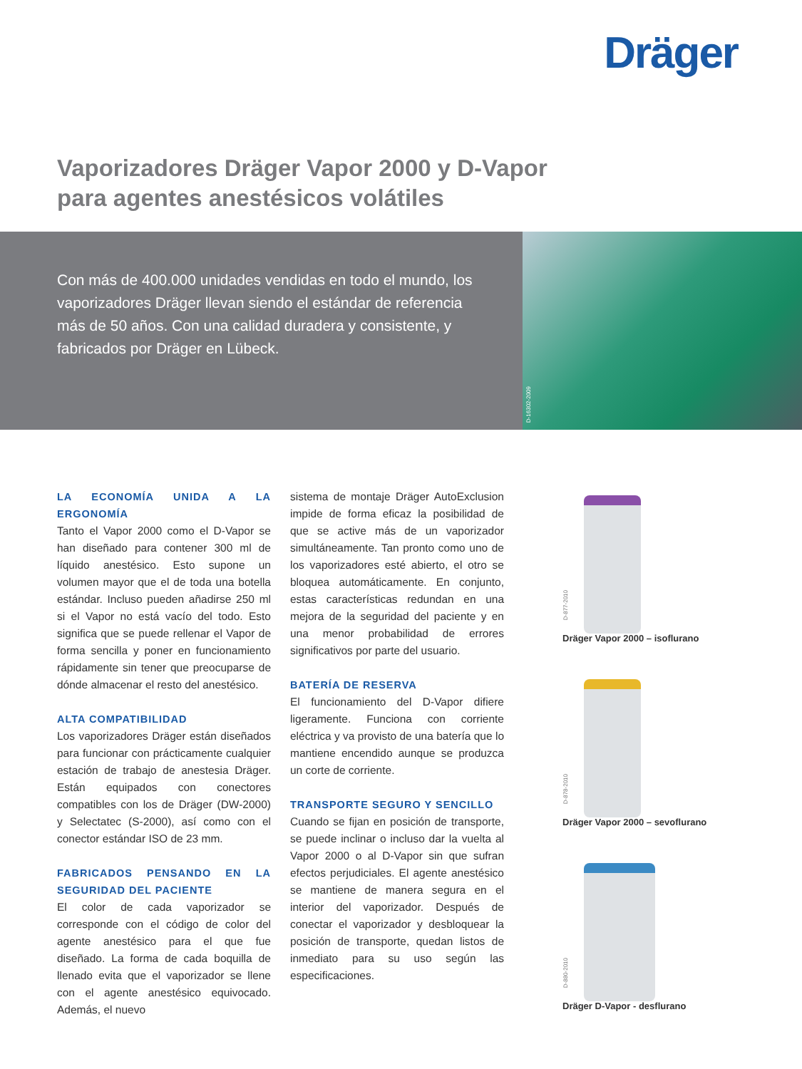Dräger
Vaporizadores Dräger Vapor 2000 y D-Vapor
para agentes anestésicos volátiles
Con más de 400.000 unidades vendidas en todo el mundo, los vaporizadores Dräger llevan siendo el estándar de referencia más de 50 años. Con una calidad duradera y consistente, y fabricados por Dräger en Lübeck.
D-16302-2009
LA ECONOMÍA UNIDA A LA ERGONOMÍA
Tanto el Vapor 2000 como el D-Vapor se han diseñado para contener 300 ml de líquido anestésico. Esto supone un volumen mayor que el de toda una botella estándar. Incluso pueden añadirse 250 ml si el Vapor no está vacío del todo. Esto significa que se puede rellenar el Vapor de forma sencilla y poner en funcionamiento rápidamente sin tener que preocuparse de dónde almacenar el resto del anestésico.
ALTA COMPATIBILIDAD
Los vaporizadores Dräger están diseñados para funcionar con prácticamente cualquier estación de trabajo de anestesia Dräger. Están equipados con conectores compatibles con los de Dräger (DW-2000) y Selectatec (S-2000), así como con el conector estándar ISO de 23 mm.
FABRICADOS PENSANDO EN LA SEGURIDAD DEL PACIENTE
El color de cada vaporizador se corresponde con el código de color del agente anestésico para el que fue diseñado. La forma de cada boquilla de llenado evita que el vaporizador se llene con el agente anestésico equivocado. Además, el nuevo
sistema de montaje Dräger AutoExclusion impide de forma eficaz la posibilidad de que se active más de un vaporizador simultáneamente. Tan pronto como uno de los vaporizadores esté abierto, el otro se bloquea automáticamente. En conjunto, estas características redundan en una mejora de la seguridad del paciente y en una menor probabilidad de errores significativos por parte del usuario.
BATERÍA DE RESERVA
El funcionamiento del D-Vapor difiere ligeramente. Funciona con corriente eléctrica y va provisto de una batería que lo mantiene encendido aunque se produzca un corte de corriente.
TRANSPORTE SEGURO Y SENCILLO
Cuando se fijan en posición de transporte, se puede inclinar o incluso dar la vuelta al Vapor 2000 o al D-Vapor sin que sufran efectos perjudiciales. El agente anestésico se mantiene de manera segura en el interior del vaporizador. Después de conectar el vaporizador y desbloquear la posición de transporte, quedan listos de inmediato para su uso según las especificaciones.
D-877-2010
Dräger Vapor 2000 – isoflurano
D-878-2010
Dräger Vapor 2000 – sevoflurano
D-880-2010
Dräger D-Vapor - desflurano